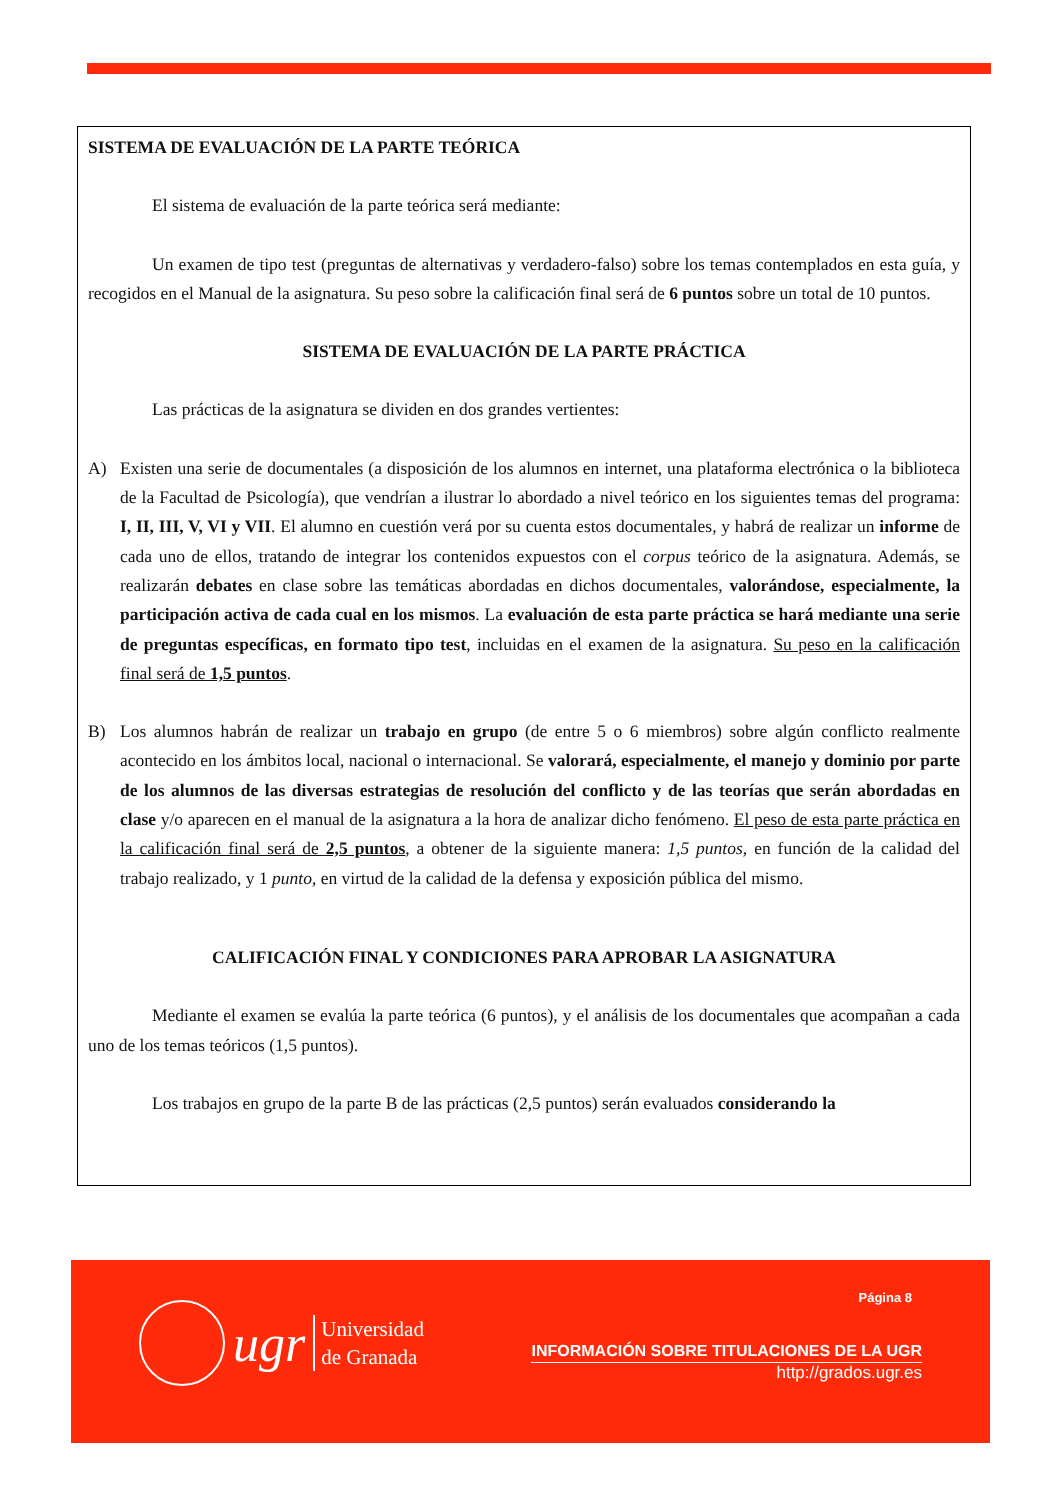SISTEMA DE EVALUACIÓN DE LA PARTE TEÓRICA
El sistema de evaluación de la parte teórica será mediante:
Un examen de tipo test (preguntas de alternativas y verdadero-falso) sobre los temas contemplados en esta guía, y recogidos en el Manual de la asignatura. Su peso sobre la calificación final será de 6 puntos sobre un total de 10 puntos.
SISTEMA DE EVALUACIÓN DE LA PARTE PRÁCTICA
Las prácticas de la asignatura se dividen en dos grandes vertientes:
A) Existen una serie de documentales (a disposición de los alumnos en internet, una plataforma electrónica o la biblioteca de la Facultad de Psicología), que vendrían a ilustrar lo abordado a nivel teórico en los siguientes temas del programa: I, II, III, V, VI y VII. El alumno en cuestión verá por su cuenta estos documentales, y habrá de realizar un informe de cada uno de ellos, tratando de integrar los contenidos expuestos con el corpus teórico de la asignatura. Además, se realizarán debates en clase sobre las temáticas abordadas en dichos documentales, valorándose, especialmente, la participación activa de cada cual en los mismos. La evaluación de esta parte práctica se hará mediante una serie de preguntas específicas, en formato tipo test, incluidas en el examen de la asignatura. Su peso en la calificación final será de 1,5 puntos.
B) Los alumnos habrán de realizar un trabajo en grupo (de entre 5 o 6 miembros) sobre algún conflicto realmente acontecido en los ámbitos local, nacional o internacional. Se valorará, especialmente, el manejo y dominio por parte de los alumnos de las diversas estrategias de resolución del conflicto y de las teorías que serán abordadas en clase y/o aparecen en el manual de la asignatura a la hora de analizar dicho fenómeno. El peso de esta parte práctica en la calificación final será de 2,5 puntos, a obtener de la siguiente manera: 1,5 puntos, en función de la calidad del trabajo realizado, y 1 punto, en virtud de la calidad de la defensa y exposición pública del mismo.
CALIFICACIÓN FINAL Y CONDICIONES PARA APROBAR LA ASIGNATURA
Mediante el examen se evalúa la parte teórica (6 puntos), y el análisis de los documentales que acompañan a cada uno de los temas teóricos (1,5 puntos).
Los trabajos en grupo de la parte B de las prácticas (2,5 puntos) serán evaluados considerando la
ugr
Universidad
de Granada
Página 8
INFORMACIÓN SOBRE TITULACIONES DE LA UGR
http://grados.ugr.es